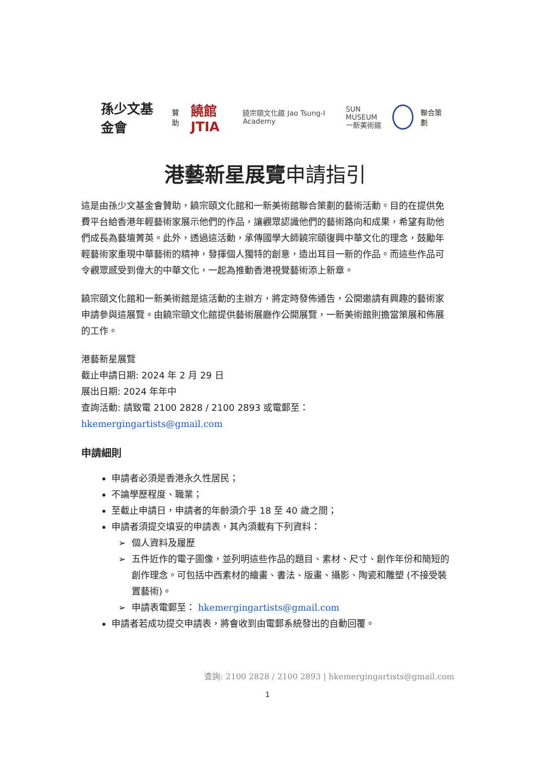孫少文基金會 贊助 饒館JTIA 饒宗頤文化館 Jao Tsung-I Academy SUN MUSEUM
一新美術館 聯合策劃
港藝新星展覽申請指引
這是由孫少文基金會贊助，饒宗頤文化館和一新美術館聯合策劃的藝術活動。目的在提供免費平台給香港年輕藝術家展示他們的作品，讓觀眾認識他們的藝術路向和成果，希望有助他們成長為藝壇菁英。此外，透過這活動，承傳國學大師饒宗頤復興中華文化的理念，鼓勵年輕藝術家重現中華藝術的精神，發揮個人獨特的創意，造出耳目一新的作品。而這些作品可令觀眾感受到偉大的中華文化，一起為推動香港視覺藝術添上新章。
饒宗頤文化館和一新美術館是這活動的主辦方，將定時發佈通告，公開邀請有興趣的藝術家申請參與這展覽。由饒宗頤文化館提供藝術展廳作公開展覽，一新美術館則擔當策展和佈展的工作。
港藝新星展覽
截止申請日期: 2024 年 2 月 29 日
展出日期: 2024 年年中
查詢活動: 請致電 2100 2828 / 2100 2893 或電郵至： hkemergingartists@gmail.com
申請細則
申請者必須是香港永久性居民；
不論學歷程度、職業；
至截止申請日，申請者的年齡須介乎 18 至 40 歲之間；
申請者須提交填妥的申請表，其內須載有下列資料：
個人資料及履歷
五件近作的電子圖像，並列明這些作品的題目、素材、尺寸、創作年份和簡短的創作理念。可包括中西素材的繪畫、書法、版畫、攝影、陶瓷和雕塑 (不接受裝置藝術)。
申請表電郵至： hkemergingartists@gmail.com
申請者若成功提交申請表，將會收到由電郵系統發出的自動回覆。
查詢: 2100 2828 / 2100 2893 | hkemergingartists@gmail.com
1